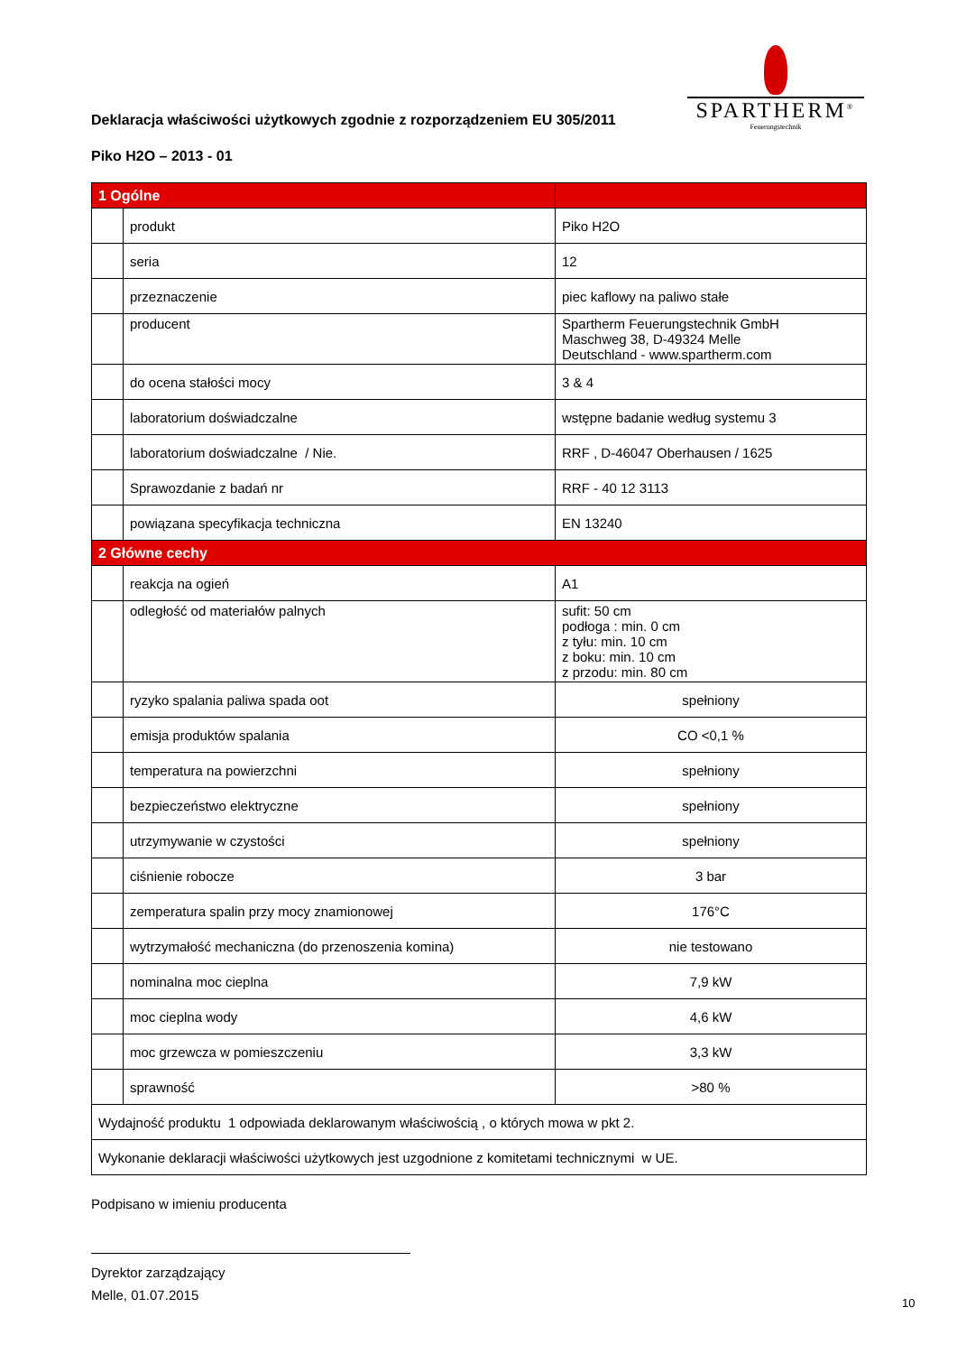Deklaracja właściwości użytkowych zgodnie z rozporządzeniem EU 305/2011
Piko H2O – 2013 - 01
SPARTHERM<sup>®</sup>
Feuerungstechnik
| 1 Ogólne | | |
| | produkt | Piko H2O |
| | seria | 12 |
| | przeznaczenie | piec kaflowy na paliwo stałe |
| | producent | Spartherm Feuerungstechnik GmbH Maschweg 38, D-49324 Melle Deutschland - www.spartherm.com |
| | do ocena stałości mocy | 3 & 4 |
| | laboratorium doświadczalne | wstępne badanie według systemu 3 |
| | laboratorium doświadczalne / Nie. | RRF , D-46047 Oberhausen / 1625 |
| | Sprawozdanie z badań nr | RRF - 40 12 3113 |
| | powiązana specyfikacja techniczna | EN 13240 |
| 2 Główne cechy | | |
| | reakcja na ogień | A1 |
| | odległość od materiałów palnych | sufit: 50 cm podłoga : min. 0 cm z tyłu: min. 10 cm z boku: min. 10 cm z przodu: min. 80 cm |
| | ryzyko spalania paliwa spada oot | spełniony |
| | emisja produktów spalania | CO <0,1 % |
| | temperatura na powierzchni | spełniony |
| | bezpieczeństwo elektryczne | spełniony |
| | utrzymywanie w czystości | spełniony |
| | ciśnienie robocze | 3 bar |
| | zemperatura spalin przy mocy znamionowej | 176°C |
| | wytrzymałość mechaniczna (do przenoszenia komina) | nie testowano |
| | nominalna moc cieplna | 7,9 kW |
| | moc cieplna wody | 4,6 kW |
| | moc grzewcza w pomieszczeniu | 3,3 kW |
| | sprawność | >80 % |
| Wydajność produktu 1 odpowiada deklarowanym właściwością , o których mowa w pkt 2. | | |
| Wykonanie deklaracji właściwości użytkowych jest uzgodnione z komitetami technicznymi w UE. | | |
Podpisano w imieniu producenta
Dyrektor zarządzający
Melle, 01.07.2015
10